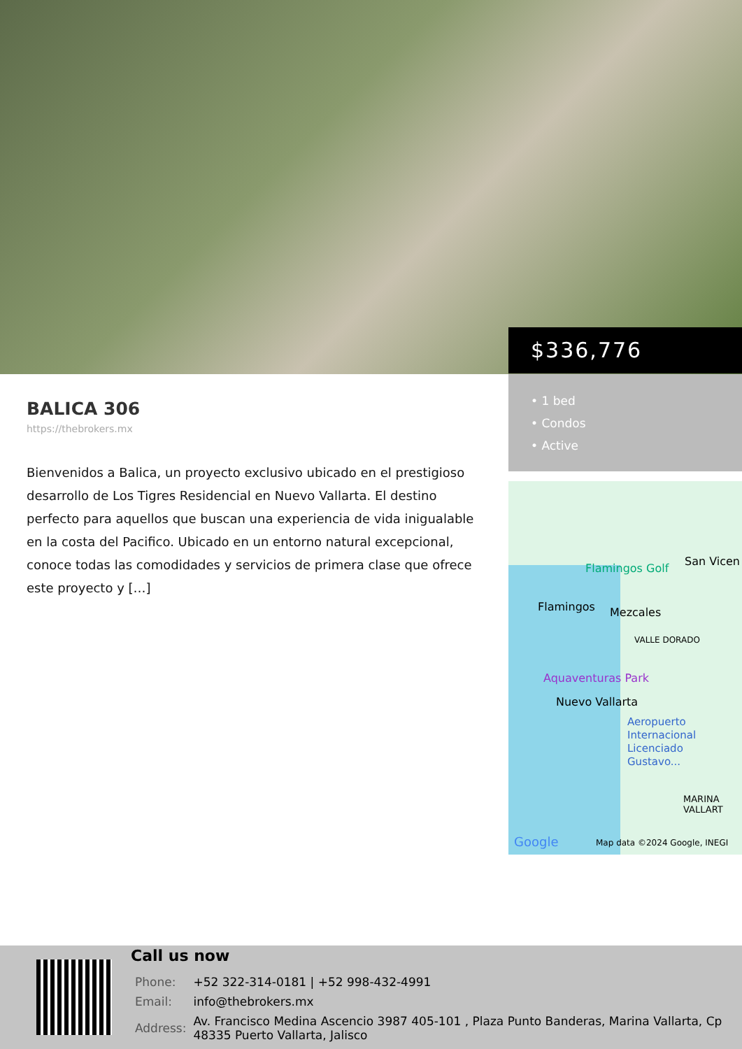$336,776
• 1 bed
• Condos
• Active
Flamingos Golf
San Vicen
Flamingos Mezcales
VALLE DORADO
Aquaventuras Park
Nuevo Vallarta
Aeropuerto
Internacional
Licenciado
Gustavo...
MARINA
VALLART
Google Map data ©2024 Google, INEGI
BALICA 306
https://thebrokers.mx
Bienvenidos a Balica, un proyecto exclusivo ubicado en el prestigioso desarrollo de Los Tigres Residencial en Nuevo Vallarta. El destino perfecto para aquellos que buscan una experiencia de vida inigualable en la costa del Pacifico. Ubicado en un entorno natural excepcional, conoce todas las comodidades y servicios de primera clase que ofrece este proyecto y […]
Call us now
| Phone: | +52 322-314-0181 / +52 998-432-4991 |
| Email: | info@thebrokers.mx |
| Address: | Av. Francisco Medina Ascencio 3987 405-101 , Plaza Punto Banderas, Marina Vallarta, Cp 48335 Puerto Vallarta, Jalisco |